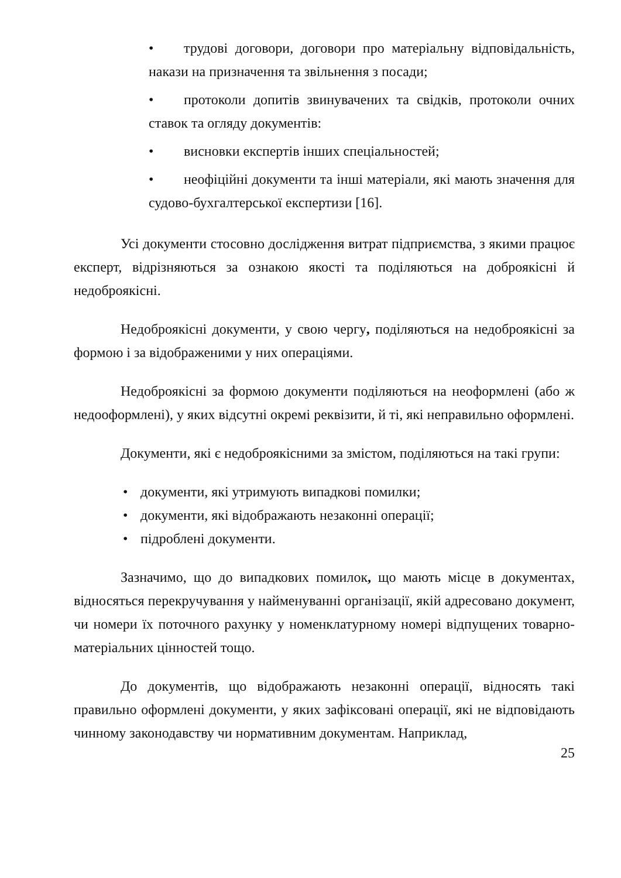• трудові договори, договори про матеріальну відповідальність, накази на призначення та звільнення з посади;
• протоколи допитів звинувачених та свідків, протоколи очних ставок та огляду документів:
• висновки експертів інших спеціальностей;
• неофіційні документи та інші матеріали, які мають значення для судово-бухгалтерської експертизи [16].
Усі документи стосовно дослідження витрат підприємства, з якими працює експерт, відрізняються за ознакою якості та поділяються на доброякісні й недоброякісні.
Недоброякісні документи, у свою чергу, поділяються на недоброякісні за формою і за відображеними у них операціями.
Недоброякісні за формою документи поділяються на неоформлені (або ж недооформлені), у яких відсутні окремі реквізити, й ті, які неправильно оформлені.
Документи, які є недоброякісними за змістом, поділяються на такі групи:
• документи, які утримують випадкові помилки;
• документи, які відображають незаконні операції;
• підроблені документи.
Зазначимо, що до випадкових помилок, що мають місце в документах, відносяться перекручування у найменуванні організації, якій адресовано документ, чи номери їх поточного рахунку у номенклатурному номері відпущених товарно-матеріальних цінностей тощо.
До документів, що відображають незаконні операції, відносять такі правильно оформлені документи, у яких зафіксовані операції, які не відповідають чинному законодавству чи нормативним документам. Наприклад,
25